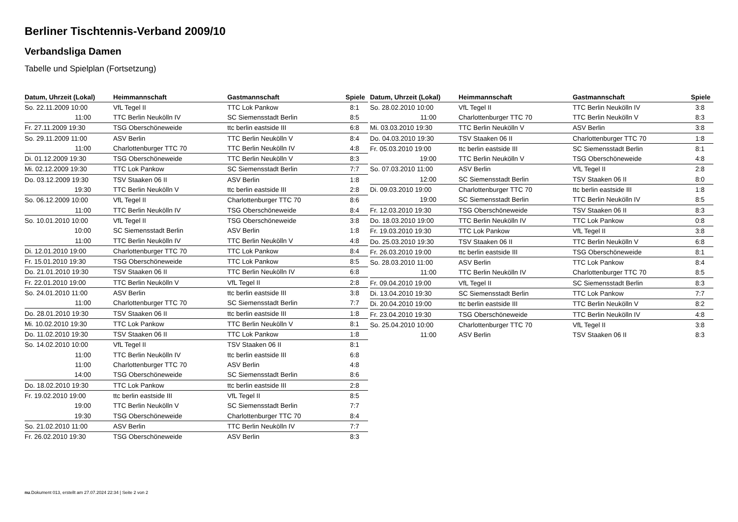Berliner Tischtennis-Verband 2009/10
Verbandsliga Damen
Tabelle und Spielplan (Fortsetzung)
| Datum, Uhrzeit (Lokal) | Heimmannschaft | Gastmannschaft | Spiele |
| --- | --- | --- | --- |
| So. 22.11.2009 10:00 | VfL Tegel II | TTC Lok Pankow | 8:1 |
| 11:00 | TTC Berlin Neukölln IV | SC Siemensstadt Berlin | 8:5 |
| Fr. 27.11.2009 19:30 | TSG Oberschöneweide | ttc berlin eastside III | 6:8 |
| So. 29.11.2009 11:00 | ASV Berlin | TTC Berlin Neukölln V | 8:4 |
| 11:00 | Charlottenburger TTC 70 | TTC Berlin Neukölln IV | 4:8 |
| Di. 01.12.2009 19:30 | TSG Oberschöneweide | TTC Berlin Neukölln V | 8:3 |
| Mi. 02.12.2009 19:30 | TTC Lok Pankow | SC Siemensstadt Berlin | 7:7 |
| Do. 03.12.2009 19:30 | TSV Staaken 06 II | ASV Berlin | 1:8 |
| 19:30 | TTC Berlin Neukölln V | ttc berlin eastside III | 2:8 |
| So. 06.12.2009 10:00 | VfL Tegel II | Charlottenburger TTC 70 | 8:6 |
| 11:00 | TTC Berlin Neukölln IV | TSG Oberschöneweide | 8:4 |
| So. 10.01.2010 10:00 | VfL Tegel II | TSG Oberschöneweide | 3:8 |
| 10:00 | SC Siemensstadt Berlin | ASV Berlin | 1:8 |
| 11:00 | TTC Berlin Neukölln IV | TTC Berlin Neukölln V | 4:8 |
| Di. 12.01.2010 19:00 | Charlottenburger TTC 70 | TTC Lok Pankow | 8:4 |
| Fr. 15.01.2010 19:30 | TSG Oberschöneweide | TTC Lok Pankow | 8:5 |
| Do. 21.01.2010 19:30 | TSV Staaken 06 II | TTC Berlin Neukölln IV | 6:8 |
| Fr. 22.01.2010 19:00 | TTC Berlin Neukölln V | VfL Tegel II | 2:8 |
| So. 24.01.2010 11:00 | ASV Berlin | ttc berlin eastside III | 3:8 |
| 11:00 | Charlottenburger TTC 70 | SC Siemensstadt Berlin | 7:7 |
| Do. 28.01.2010 19:30 | TSV Staaken 06 II | ttc berlin eastside III | 1:8 |
| Mi. 10.02.2010 19:30 | TTC Lok Pankow | TTC Berlin Neukölln V | 8:1 |
| Do. 11.02.2010 19:30 | TSV Staaken 06 II | TTC Lok Pankow | 1:8 |
| So. 14.02.2010 10:00 | VfL Tegel II | TSV Staaken 06 II | 8:1 |
| 11:00 | TTC Berlin Neukölln IV | ttc berlin eastside III | 6:8 |
| 11:00 | Charlottenburger TTC 70 | ASV Berlin | 4:8 |
| 14:00 | TSG Oberschöneweide | SC Siemensstadt Berlin | 8:6 |
| Do. 18.02.2010 19:30 | TTC Lok Pankow | ttc berlin eastside III | 2:8 |
| Fr. 19.02.2010 19:00 | ttc berlin eastside III | VfL Tegel II | 8:5 |
| 19:00 | TTC Berlin Neukölln V | SC Siemensstadt Berlin | 7:7 |
| 19:30 | TSG Oberschöneweide | Charlottenburger TTC 70 | 8:4 |
| So. 21.02.2010 11:00 | ASV Berlin | TTC Berlin Neukölln IV | 7:7 |
| Fr. 26.02.2010 19:30 | TSG Oberschöneweide | ASV Berlin | 8:3 |
| Datum, Uhrzeit (Lokal) | Heimmannschaft | Gastmannschaft | Spiele |
| --- | --- | --- | --- |
| So. 28.02.2010 10:00 | VfL Tegel II | TTC Berlin Neukölln IV | 3:8 |
| 11:00 | Charlottenburger TTC 70 | TTC Berlin Neukölln V | 8:3 |
| Mi. 03.03.2010 19:30 | TTC Berlin Neukölln V | ASV Berlin | 3:8 |
| Do. 04.03.2010 19:30 | TSV Staaken 06 II | Charlottenburger TTC 70 | 1:8 |
| Fr. 05.03.2010 19:00 | ttc berlin eastside III | SC Siemensstadt Berlin | 8:1 |
| 19:00 | TTC Berlin Neukölln V | TSG Oberschöneweide | 4:8 |
| So. 07.03.2010 11:00 | ASV Berlin | VfL Tegel II | 2:8 |
| 12:00 | SC Siemensstadt Berlin | TSV Staaken 06 II | 8:0 |
| Di. 09.03.2010 19:00 | Charlottenburger TTC 70 | ttc berlin eastside III | 1:8 |
| 19:00 | SC Siemensstadt Berlin | TTC Berlin Neukölln IV | 8:5 |
| Fr. 12.03.2010 19:30 | TSG Oberschöneweide | TSV Staaken 06 II | 8:3 |
| Do. 18.03.2010 19:00 | TTC Berlin Neukölln IV | TTC Lok Pankow | 0:8 |
| Fr. 19.03.2010 19:30 | TTC Lok Pankow | VfL Tegel II | 3:8 |
| Do. 25.03.2010 19:30 | TSV Staaken 06 II | TTC Berlin Neukölln V | 6:8 |
| Fr. 26.03.2010 19:00 | ttc berlin eastside III | TSG Oberschöneweide | 8:1 |
| So. 28.03.2010 11:00 | ASV Berlin | TTC Lok Pankow | 8:4 |
| 11:00 | TTC Berlin Neukölln IV | Charlottenburger TTC 70 | 8:5 |
| Fr. 09.04.2010 19:00 | VfL Tegel II | SC Siemensstadt Berlin | 8:3 |
| Di. 13.04.2010 19:30 | SC Siemensstadt Berlin | TTC Lok Pankow | 7:7 |
| Di. 20.04.2010 19:00 | ttc berlin eastside III | TTC Berlin Neukölln V | 8:2 |
| Fr. 23.04.2010 19:30 | TSG Oberschöneweide | TTC Berlin Neukölln IV | 4:8 |
| So. 25.04.2010 10:00 | Charlottenburger TTC 70 | VfL Tegel II | 3:8 |
| 11:00 | ASV Berlin | TSV Staaken 06 II | 8:3 |
nu.Dokument 013, erstellt am 27.07.2024 22:34 | Seite 2 von 2